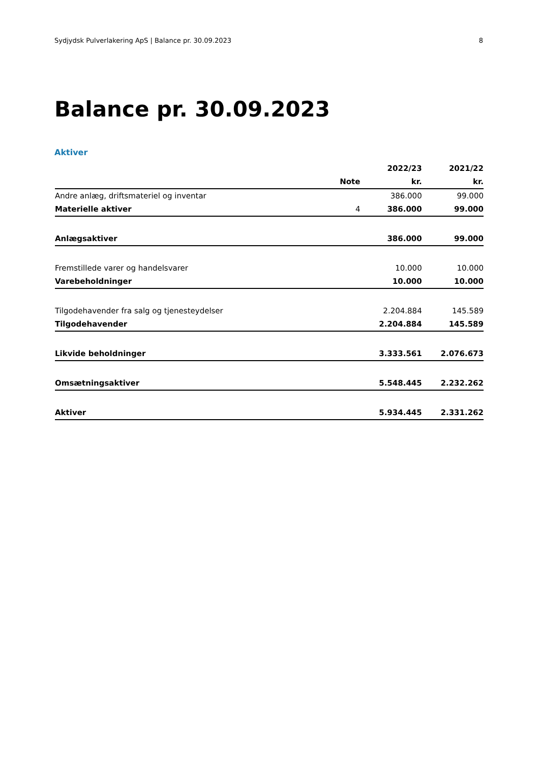Sydjydsk Pulverlakering ApS | Balance pr. 30.09.2023 8
Balance pr. 30.09.2023
Aktiver
| | | 2022/23 | 2021/22 |
| --- | --- | --- | --- |
| | Note | kr. | kr. |
| Andre anlæg, driftsmateriel og inventar | | 386.000 | 99.000 |
| Materielle aktiver | 4 | 386.000 | 99.000 |
| Anlægsaktiver | | 386.000 | 99.000 |
| Fremstillede varer og handelsvarer | | 10.000 | 10.000 |
| Varebeholdninger | | 10.000 | 10.000 |
| Tilgodehavender fra salg og tjenesteydelser | | 2.204.884 | 145.589 |
| Tilgodehavender | | 2.204.884 | 145.589 |
| Likvide beholdninger | | 3.333.561 | 2.076.673 |
| Omsætningsaktiver | | 5.548.445 | 2.232.262 |
| Aktiver | | 5.934.445 | 2.331.262 |